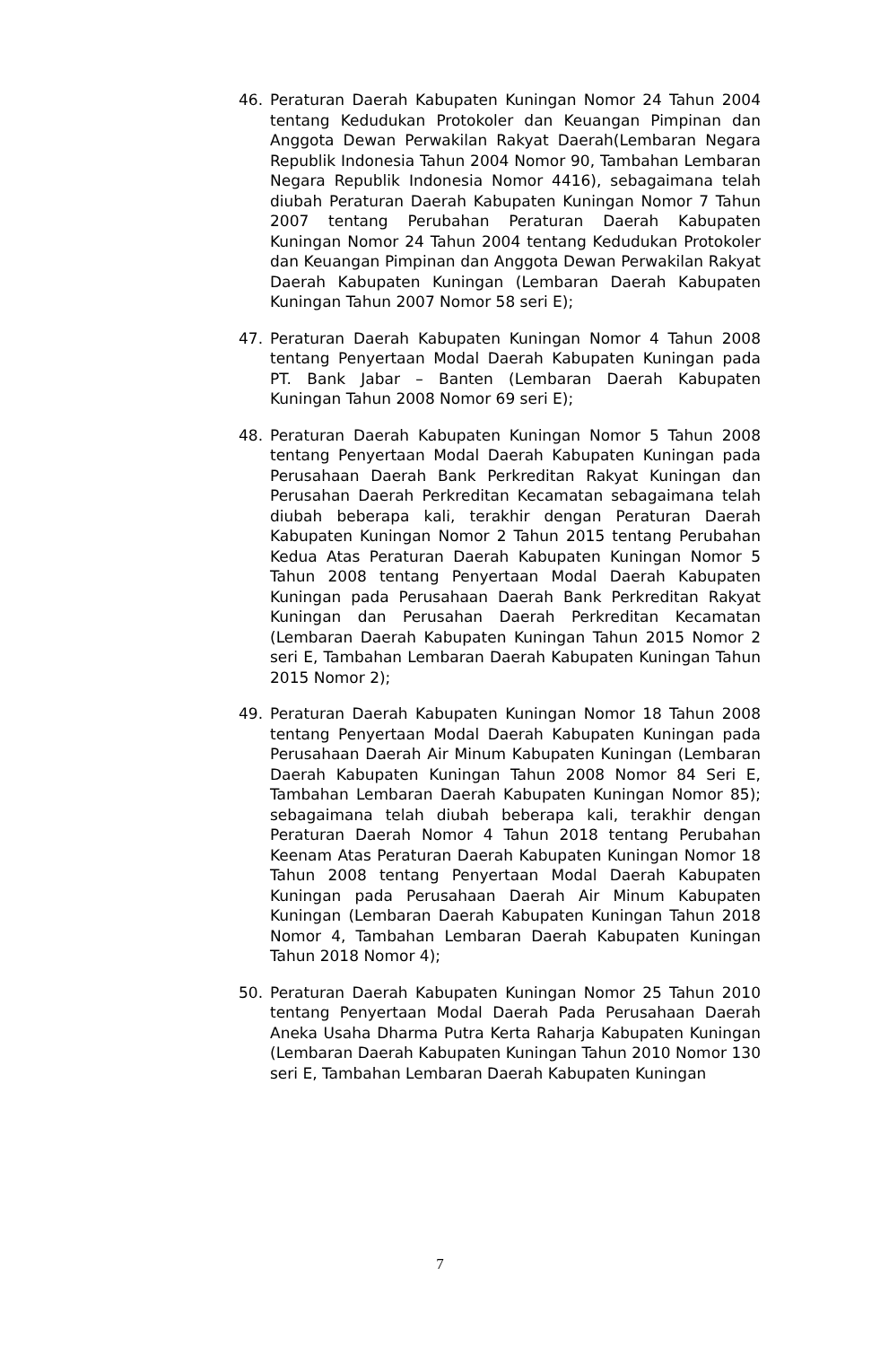46. Peraturan Daerah Kabupaten Kuningan Nomor 24 Tahun 2004 tentang Kedudukan Protokoler dan Keuangan Pimpinan dan Anggota Dewan Perwakilan Rakyat Daerah(Lembaran Negara Republik Indonesia Tahun 2004 Nomor 90, Tambahan Lembaran Negara Republik Indonesia Nomor 4416), sebagaimana telah diubah Peraturan Daerah Kabupaten Kuningan Nomor 7 Tahun 2007 tentang Perubahan Peraturan Daerah Kabupaten Kuningan Nomor 24 Tahun 2004 tentang Kedudukan Protokoler dan Keuangan Pimpinan dan Anggota Dewan Perwakilan Rakyat Daerah Kabupaten Kuningan (Lembaran Daerah Kabupaten Kuningan Tahun 2007 Nomor 58 seri E);
47. Peraturan Daerah Kabupaten Kuningan Nomor 4 Tahun 2008 tentang Penyertaan Modal Daerah Kabupaten Kuningan pada PT. Bank Jabar – Banten (Lembaran Daerah Kabupaten Kuningan Tahun 2008 Nomor 69 seri E);
48. Peraturan Daerah Kabupaten Kuningan Nomor 5 Tahun 2008 tentang Penyertaan Modal Daerah Kabupaten Kuningan pada Perusahaan Daerah Bank Perkreditan Rakyat Kuningan dan Perusahan Daerah Perkreditan Kecamatan sebagaimana telah diubah beberapa kali, terakhir dengan Peraturan Daerah Kabupaten Kuningan Nomor 2 Tahun 2015 tentang Perubahan Kedua Atas Peraturan Daerah Kabupaten Kuningan Nomor 5 Tahun 2008 tentang Penyertaan Modal Daerah Kabupaten Kuningan pada Perusahaan Daerah Bank Perkreditan Rakyat Kuningan dan Perusahan Daerah Perkreditan Kecamatan (Lembaran Daerah Kabupaten Kuningan Tahun 2015 Nomor 2 seri E, Tambahan Lembaran Daerah Kabupaten Kuningan Tahun 2015 Nomor 2);
49. Peraturan Daerah Kabupaten Kuningan Nomor 18 Tahun 2008 tentang Penyertaan Modal Daerah Kabupaten Kuningan pada Perusahaan Daerah Air Minum Kabupaten Kuningan (Lembaran Daerah Kabupaten Kuningan Tahun 2008 Nomor 84 Seri E, Tambahan Lembaran Daerah Kabupaten Kuningan Nomor 85); sebagaimana telah diubah beberapa kali, terakhir dengan Peraturan Daerah Nomor 4 Tahun 2018 tentang Perubahan Keenam Atas Peraturan Daerah Kabupaten Kuningan Nomor 18 Tahun 2008 tentang Penyertaan Modal Daerah Kabupaten Kuningan pada Perusahaan Daerah Air Minum Kabupaten Kuningan (Lembaran Daerah Kabupaten Kuningan Tahun 2018 Nomor 4, Tambahan Lembaran Daerah Kabupaten Kuningan Tahun 2018 Nomor 4);
50. Peraturan Daerah Kabupaten Kuningan Nomor 25 Tahun 2010 tentang Penyertaan Modal Daerah Pada Perusahaan Daerah Aneka Usaha Dharma Putra Kerta Raharja Kabupaten Kuningan (Lembaran Daerah Kabupaten Kuningan Tahun 2010 Nomor 130 seri E, Tambahan Lembaran Daerah Kabupaten Kuningan
7